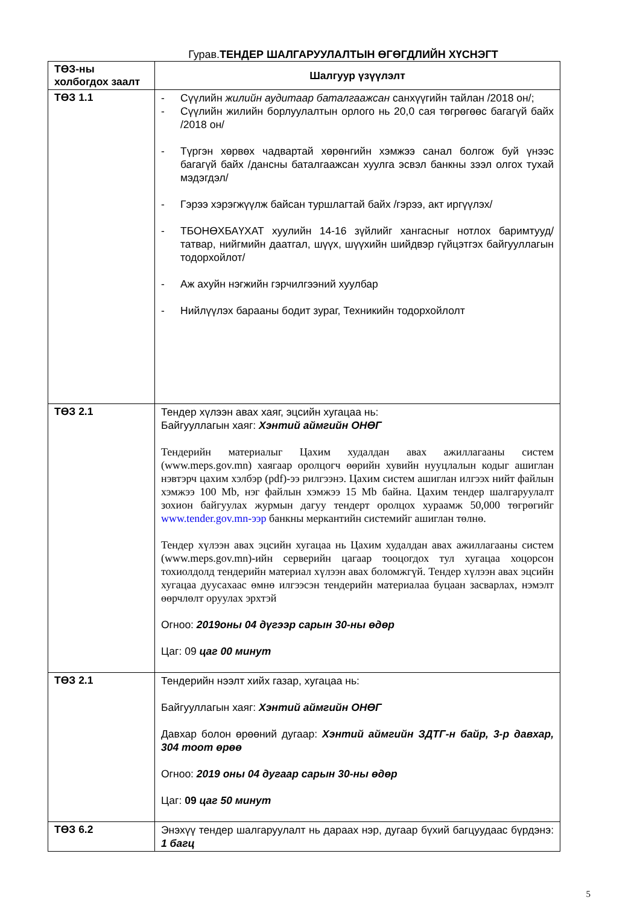Гурав.ТЕНДЕР ШАЛГАРУУЛАЛТЫН ӨГӨГДЛИЙН ХҮСНЭГТ
| ТӨЗ-ны холбогдох заалт | Шалгуур үзүүлэлт |
| ТӨЗ 1.1 | - Сүүлийн жилийн аудитаар баталгаажсан санхүүгийн тайлан /2018 он/; - Сүүлийн жилийн борлуулалтын орлого нь 20,0 сая төгрөгөөс багагүй байх /2018 он/ - Түргэн хөрвөх чадвартай хөрөнгийн хэмжээ санал болгож буй үнээс багагүй байх /дансны баталгаажсан хуулга эсвэл банкны зээл олгох тухай мэдэгдэл/ - Гэрээ хэрэгжүүлж байсан туршлагтай байх /гэрээ, акт иргүүлэх/ - ТБОНӨХБАҮХАТ хуулийн 14-16 зүйлийг хангасныг нотлох баримтууд/татвар, нийгмийн даатгал, шүүх, шүүхийн шийдвэр гүйцэтгэх байгууллагын тодорхойлот/ - Аж ахуйн нэгжийн гэрчилгээний хуулбар - Нийлүүлэх барааны бодит зураг, Техникийн тодорхойлолт |
| ТӨЗ 2.1 | Тендер хүлээн авах хаяг, эцсийн хугацаа нь: Байгууллагын хаяг: Хэнтий аймгийн ОНӨГ Тендерийн материалыг Цахим худалдан авах ажиллагааны систем (www.meps.gov.mn) хаягаар оролцогч өөрийн хувийн нууцлалын кодыг ашиглан нэвтэрч цахим хэлбэр (pdf)-ээ рилгээнэ. Цахим систем ашиглан илгээх нийт файлын хэмжээ 100 Mb, нэг файлын хэмжээ 15 Mb байна. Цахим тендер шалгаруулалт зохион байгуулах журмын дагуу тендерт оролцох хураамж 50,000 төгрөгийг www.tender.gov.mn-ээр банкны меркантийн системийг ашиглан төлнө. Тендер хүлээн авах эцсийн хугацаа нь Цахим худалдан авах ажиллагааны систем (www.meps.gov.mn)-ийн серверийн цагаар тооцогдох тул хугацаа хоцорсон тохиолдолд тендерийн материал хүлээн авах боломжгүй. Тендер хүлээн авах эцсийн хугацаа дуусахаас өмнө илгээсэн тендерийн материалаа буцаан засварлах, нэмэлт өөрчлөлт оруулах эрхтэй Огноо: 2019оны 04 дүгээр сарын 30-ны өдөр Цаг: 09 цаг 00 минут |
| ТӨЗ 2.1 | Тендерийн нээлт хийх газар, хугацаа нь: Байгууллагын хаяг: Хэнтий аймгийн ОНӨГ Давхар болон өрөөний дугаар: Хэнтий аймгийн ЗДТГ-н байр, 3-р давхар, 304 тоот өрөө Огноо: 2019 оны 04 дугаар сарын 30-ны өдөр Цаг: 09 цаг 50 минут |
| ТӨЗ 6.2 | Энэхүү тендер шалгаруулалт нь дараах нэр, дугаар бүхий багцуудаас бүрдэнэ: 1 багц |
5